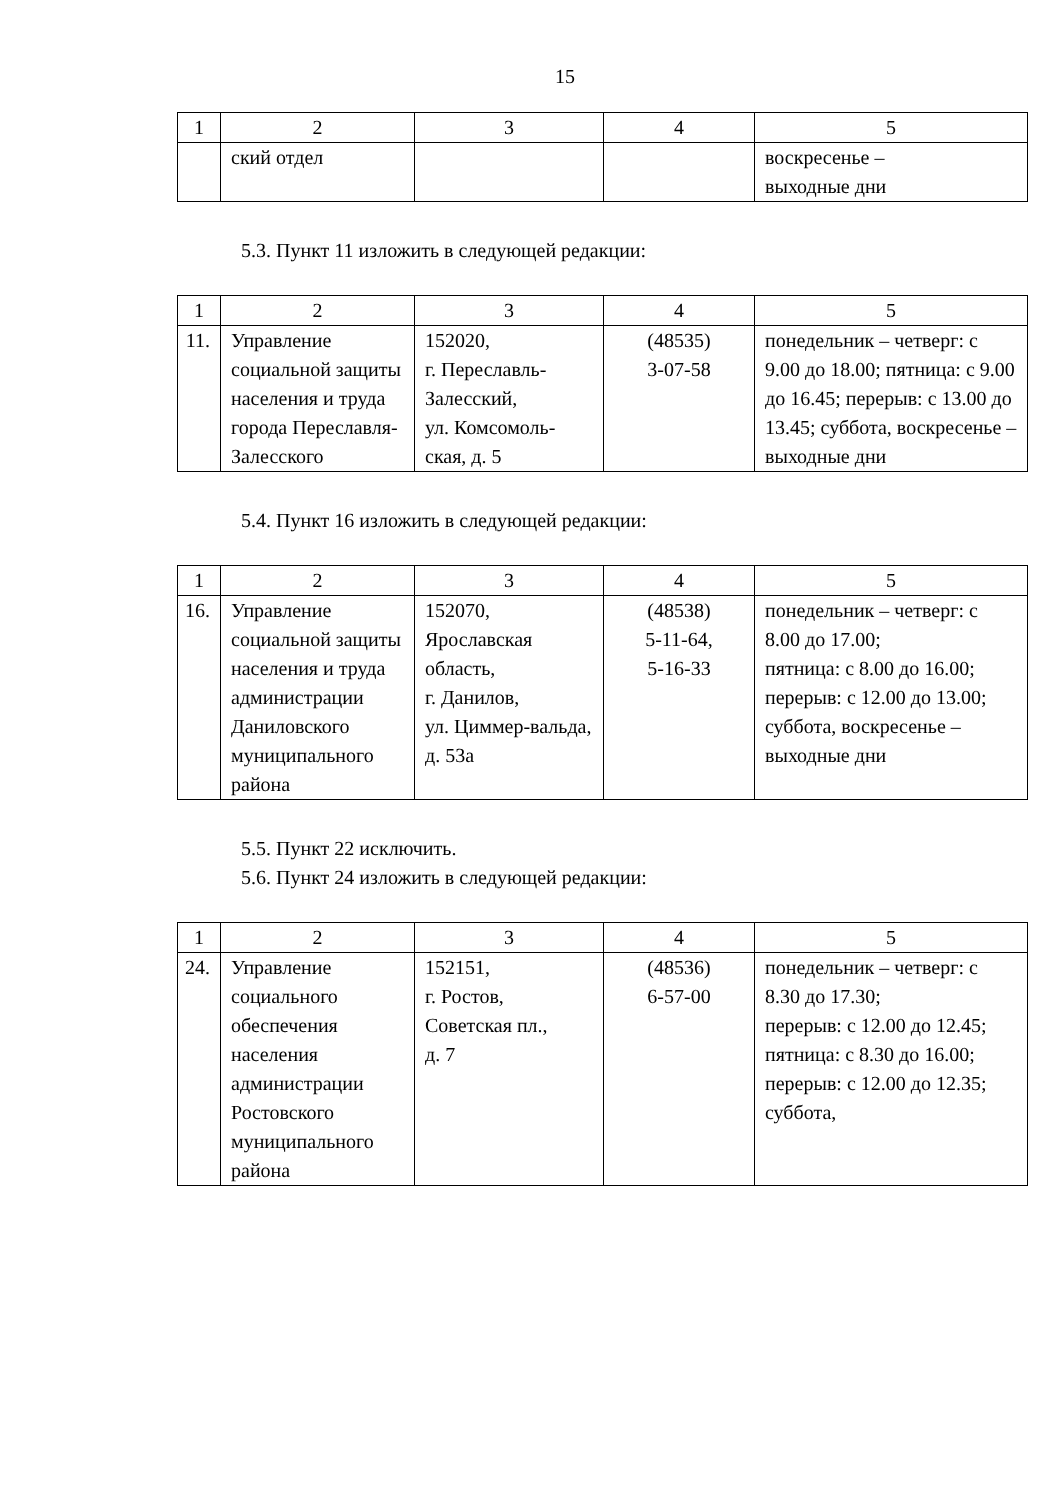15
| 1 | 2 | 3 | 4 | 5 |
| | ский отдел | | | воскресенье – выходные дни |
5.3. Пункт 11 изложить в следующей редакции:
| 1 | 2 | 3 | 4 | 5 |
| 11. | Управление социальной защиты населения и труда города Переславля-Залесского | 152020, г. Переславль-Залесский, ул. Комсомоль-ская, д. 5 | (48535) 3-07-58 | понедельник – четверг: с 9.00 до 18.00; пятница: с 9.00 до 16.45; перерыв: с 13.00 до 13.45; суббота, воскресенье – выходные дни |
5.4. Пункт 16 изложить в следующей редакции:
| 1 | 2 | 3 | 4 | 5 |
| 16. | Управление социальной защиты населения и труда администрации Даниловского муниципального района | 152070, Ярославская область, г. Данилов, ул. Циммер-вальда, д. 53а | (48538) 5-11-64, 5-16-33 | понедельник – четверг: с 8.00 до 17.00; пятница: с 8.00 до 16.00; перерыв: с 12.00 до 13.00; суббота, воскресенье – выходные дни |
5.5. Пункт 22 исключить.
5.6. Пункт 24 изложить в следующей редакции:
| 1 | 2 | 3 | 4 | 5 |
| 24. | Управление социального обеспечения населения администрации Ростовского муниципального района | 152151, г. Ростов, Советская пл., д. 7 | (48536) 6-57-00 | понедельник – четверг: с 8.30 до 17.30; перерыв: с 12.00 до 12.45; пятница: с 8.30 до 16.00; перерыв: с 12.00 до 12.35; суббота, |